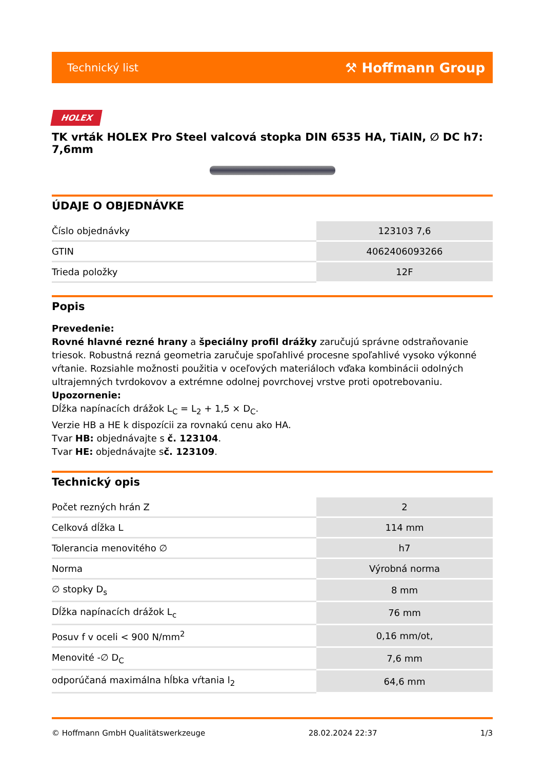Technický list ⚒ Hoffmann Group
HOLEX
TK vrták HOLEX Pro Steel valcová stopka DIN 6535 HA, TiAlN, ∅ DC h7: 7,6mm
ÚDAJE O OBJEDNÁVKE
| Číslo objednávky | 123103 7,6 |
| GTIN | 4062406093266 |
| Trieda položky | 12F |
Popis
Prevedenie:
Rovné hlavné rezné hrany a špeciálny profil drážky zaručujú správne odstraňovanie triesok. Robustná rezná geometria zaručuje spoľahlivé procesne spoľahlivé vysoko výkonné vŕtanie. Rozsiahle možnosti použitia v oceľových materiáloch vďaka kombinácii odolných ultrajemných tvrdokovov a extrémne odolnej povrchovej vrstve proti opotrebovaniu.
Upozornenie:
Dĺžka napínacích drážok L<sub>C</sub> = L<sub>2</sub> + 1,5 × D<sub>C</sub>.
Verzie HB a HE k dispozícii za rovnakú cenu ako HA.
Tvar HB: objednávajte s č. 123104.
Tvar HE: objednávajte sč. 123109.
Technický opis
| Počet rezných hrán Z | 2 |
| Celková dĺžka L | 114 mm |
| Tolerancia menovitého ∅ | h7 |
| Norma | Výrobná norma |
| ∅ stopky D<sub>s</sub> | 8 mm |
| Dĺžka napínacích drážok L<sub>c</sub> | 76 mm |
| Posuv f v oceli < 900 N/mm<sup>2</sup> | 0,16 mm/ot, |
| Menovité -∅ D<sub>C</sub> | 7,6 mm |
| odporúčaná maximálna hĺbka vŕtania l<sub>2</sub> | 64,6 mm |
© Hoffmann GmbH Qualitätswerkzeuge 28.02.2024 22:37 1/3